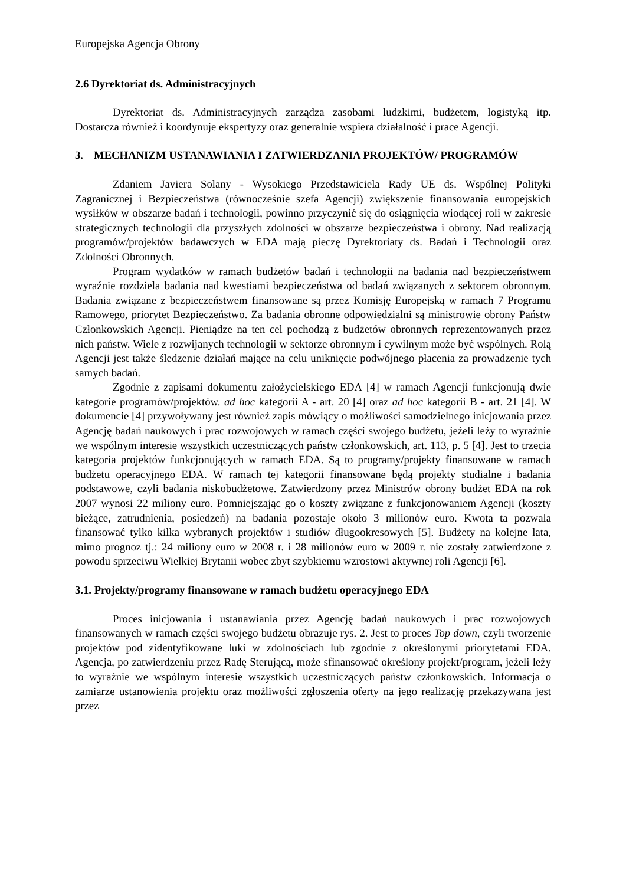Europejska Agencja Obrony
2.6 Dyrektoriat ds. Administracyjnych
Dyrektoriat ds. Administracyjnych zarządza zasobami ludzkimi, budżetem, logistyką itp. Dostarcza również i koordynuje ekspertyzy oraz generalnie wspiera działalność i prace Agencji.
3. MECHANIZM USTANAWIANIA I ZATWIERDZANIA PROJEKTÓW/ PROGRAMÓW
Zdaniem Javiera Solany - Wysokiego Przedstawiciela Rady UE ds. Wspólnej Polityki Zagranicznej i Bezpieczeństwa (równocześnie szefa Agencji) zwiększenie finansowania europejskich wysiłków w obszarze badań i technologii, powinno przyczynić się do osiągnięcia wiodącej roli w zakresie strategicznych technologii dla przyszłych zdolności w obszarze bezpieczeństwa i obrony. Nad realizacją programów/projektów badawczych w EDA mają pieczę Dyrektoriaty ds. Badań i Technologii oraz Zdolności Obronnych.
Program wydatków w ramach budżetów badań i technologii na badania nad bezpieczeństwem wyraźnie rozdziela badania nad kwestiami bezpieczeństwa od badań związanych z sektorem obronnym. Badania związane z bezpieczeństwem finansowane są przez Komisję Europejską w ramach 7 Programu Ramowego, priorytet Bezpieczeństwo. Za badania obronne odpowiedzialni są ministrowie obrony Państw Członkowskich Agencji. Pieniądze na ten cel pochodzą z budżetów obronnych reprezentowanych przez nich państw. Wiele z rozwijanych technologii w sektorze obronnym i cywilnym może być wspólnych. Rolą Agencji jest także śledzenie działań mające na celu uniknięcie podwójnego płacenia za prowadzenie tych samych badań.
Zgodnie z zapisami dokumentu założycielskiego EDA [4] w ramach Agencji funkcjonują dwie kategorie programów/projektów. ad hoc kategorii A - art. 20 [4] oraz ad hoc kategorii B - art. 21 [4]. W dokumencie [4] przywoływany jest również zapis mówiący o możliwości samodzielnego inicjowania przez Agencję badań naukowych i prac rozwojowych w ramach części swojego budżetu, jeżeli leży to wyraźnie we wspólnym interesie wszystkich uczestniczących państw członkowskich, art. 113, p. 5 [4]. Jest to trzecia kategoria projektów funkcjonujących w ramach EDA. Są to programy/projekty finansowane w ramach budżetu operacyjnego EDA. W ramach tej kategorii finansowane będą projekty studialne i badania podstawowe, czyli badania niskobudżetowe. Zatwierdzony przez Ministrów obrony budżet EDA na rok 2007 wynosi 22 miliony euro. Pomniejszając go o koszty związane z funkcjonowaniem Agencji (koszty bieżące, zatrudnienia, posiedzeń) na badania pozostaje około 3 milionów euro. Kwota ta pozwala finansować tylko kilka wybranych projektów i studiów długookresowych [5]. Budżety na kolejne lata, mimo prognoz tj.: 24 miliony euro w 2008 r. i 28 milionów euro w 2009 r. nie zostały zatwierdzone z powodu sprzeciwu Wielkiej Brytanii wobec zbyt szybkiemu wzrostowi aktywnej roli Agencji [6].
3.1. Projekty/programy finansowane w ramach budżetu operacyjnego EDA
Proces inicjowania i ustanawiania przez Agencję badań naukowych i prac rozwojowych finansowanych w ramach części swojego budżetu obrazuje rys. 2. Jest to proces Top down, czyli tworzenie projektów pod zidentyfikowane luki w zdolnościach lub zgodnie z określonymi priorytetami EDA. Agencja, po zatwierdzeniu przez Radę Sterującą, może sfinansować określony projekt/program, jeżeli leży to wyraźnie we wspólnym interesie wszystkich uczestniczących państw członkowskich. Informacja o zamiarze ustanowienia projektu oraz możliwości zgłoszenia oferty na jego realizację przekazywana jest przez